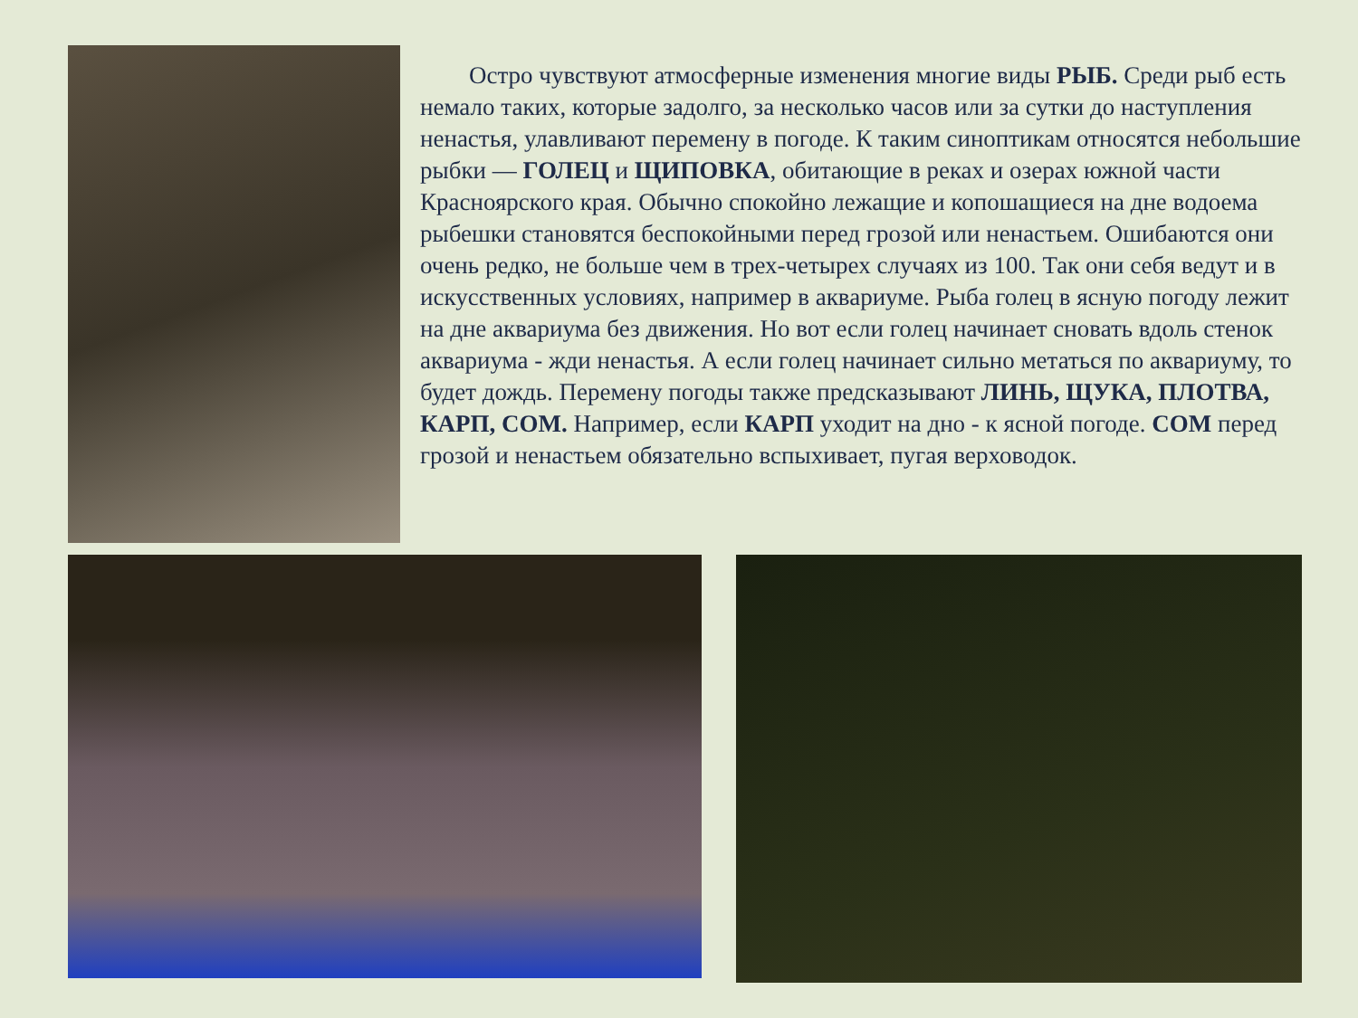Остро чувствуют атмосферные изменения многие виды РЫБ. Среди рыб есть немало таких, которые задолго, за несколько часов или за сутки до наступления ненастья, улавливают перемену в погоде. К таким синоптикам относятся небольшие рыбки — ГОЛЕЦ и ЩИПОВКА, обитающие в реках и озерах южной части Красноярского края. Обычно спокойно лежащие и копошащиеся на дне водоема рыбешки становятся беспокойными перед грозой или ненастьем. Ошибаются они очень редко, не больше чем в трех-четырех случаях из 100. Так они себя ведут и в искусственных условиях, например в аквариуме. Рыба голец в ясную погоду лежит на дне аквариума без движения. Но вот если голец начинает сновать вдоль стенок аквариума - жди ненастья. А если голец начинает сильно метаться по аквариуму, то будет дождь. Перемену погоды также предсказывают ЛИНЬ, ЩУКА, ПЛОТВА, КАРП, СОМ. Например, если КАРП уходит на дно - к ясной погоде. СОМ перед грозой и ненастьем обязательно вспыхивает, пугая верховодок.